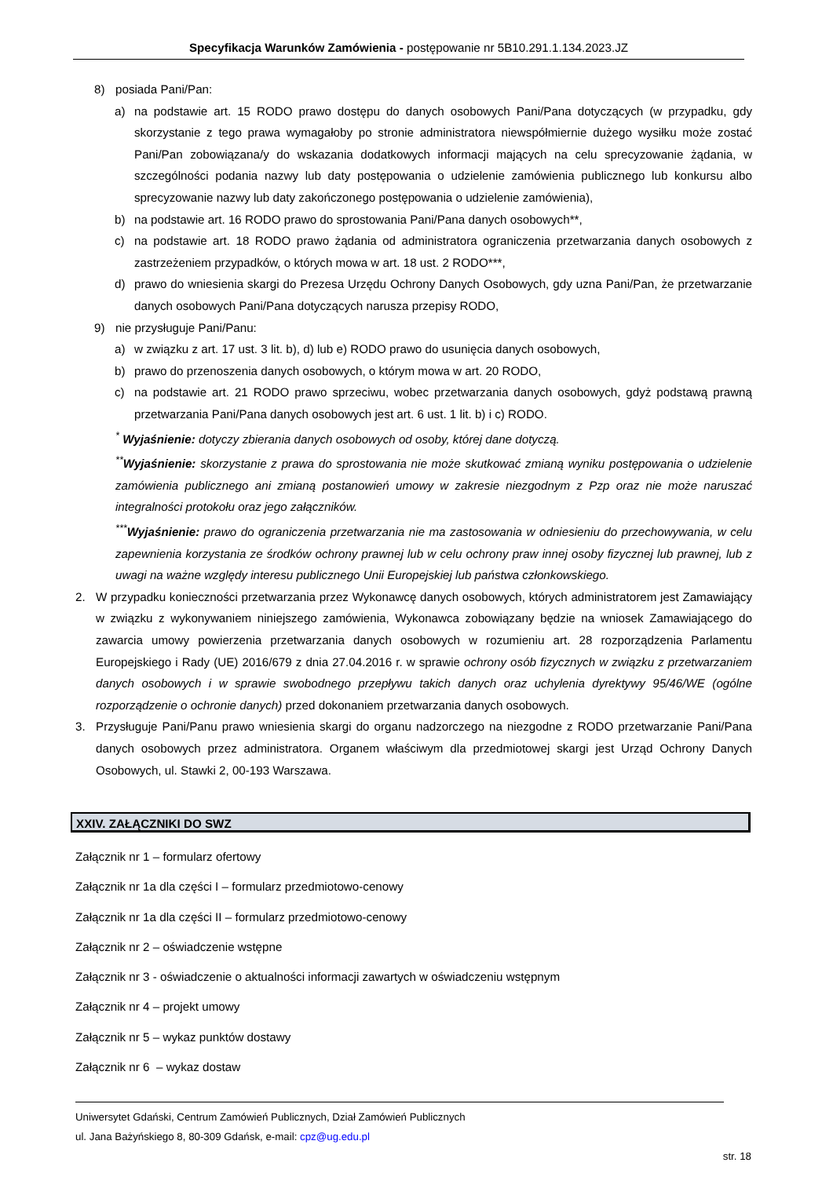Specyfikacja Warunków Zamówienia - postępowanie nr 5B10.291.1.134.2023.JZ
8) posiada Pani/Pan:
a) na podstawie art. 15 RODO prawo dostępu do danych osobowych Pani/Pana dotyczących (w przypadku, gdy skorzystanie z tego prawa wymagałoby po stronie administratora niewspółmiernie dużego wysiłku może zostać Pani/Pan zobowiązana/y do wskazania dodatkowych informacji mających na celu sprecyzowanie żądania, w szczególności podania nazwy lub daty postępowania o udzielenie zamówienia publicznego lub konkursu albo sprecyzowanie nazwy lub daty zakończonego postępowania o udzielenie zamówienia),
b) na podstawie art. 16 RODO prawo do sprostowania Pani/Pana danych osobowych**,
c) na podstawie art. 18 RODO prawo żądania od administratora ograniczenia przetwarzania danych osobowych z zastrzeżeniem przypadków, o których mowa w art. 18 ust. 2 RODO***,
d) prawo do wniesienia skargi do Prezesa Urzędu Ochrony Danych Osobowych, gdy uzna Pani/Pan, że przetwarzanie danych osobowych Pani/Pana dotyczących narusza przepisy RODO,
9) nie przysługuje Pani/Panu:
a) w związku z art. 17 ust. 3 lit. b), d) lub e) RODO prawo do usunięcia danych osobowych,
b) prawo do przenoszenia danych osobowych, o którym mowa w art. 20 RODO,
c) na podstawie art. 21 RODO prawo sprzeciwu, wobec przetwarzania danych osobowych, gdyż podstawą prawną przetwarzania Pani/Pana danych osobowych jest art. 6 ust. 1 lit. b) i c) RODO.
<sup>*</sup> Wyjaśnienie: dotyczy zbierania danych osobowych od osoby, której dane dotyczą.
<sup>**</sup> Wyjaśnienie: skorzystanie z prawa do sprostowania nie może skutkować zmianą wyniku postępowania o udzielenie zamówienia publicznego ani zmianą postanowień umowy w zakresie niezgodnym z Pzp oraz nie może naruszać integralności protokołu oraz jego załączników.
<sup>***</sup> Wyjaśnienie: prawo do ograniczenia przetwarzania nie ma zastosowania w odniesieniu do przechowywania, w celu zapewnienia korzystania ze środków ochrony prawnej lub w celu ochrony praw innej osoby fizycznej lub prawnej, lub z uwagi na ważne względy interesu publicznego Unii Europejskiej lub państwa członkowskiego.
2. W przypadku konieczności przetwarzania przez Wykonawcę danych osobowych, których administratorem jest Zamawiający w związku z wykonywaniem niniejszego zamówienia, Wykonawca zobowiązany będzie na wniosek Zamawiającego do zawarcia umowy powierzenia przetwarzania danych osobowych w rozumieniu art. 28 rozporządzenia Parlamentu Europejskiego i Rady (UE) 2016/679 z dnia 27.04.2016 r. w sprawie ochrony osób fizycznych w związku z przetwarzaniem danych osobowych i w sprawie swobodnego przepływu takich danych oraz uchylenia dyrektywy 95/46/WE (ogólne rozporządzenie o ochronie danych) przed dokonaniem przetwarzania danych osobowych.
3. Przysługuje Pani/Panu prawo wniesienia skargi do organu nadzorczego na niezgodne z RODO przetwarzanie Pani/Pana danych osobowych przez administratora. Organem właściwym dla przedmiotowej skargi jest Urząd Ochrony Danych Osobowych, ul. Stawki 2, 00-193 Warszawa.
XXIV. ZAŁĄCZNIKI DO SWZ
Załącznik nr 1 – formularz ofertowy
Załącznik nr 1a dla części I – formularz przedmiotowo-cenowy
Załącznik nr 1a dla części II – formularz przedmiotowo-cenowy
Załącznik nr 2 – oświadczenie wstępne
Załącznik nr 3 - oświadczenie o aktualności informacji zawartych w oświadczeniu wstępnym
Załącznik nr 4 – projekt umowy
Załącznik nr 5 – wykaz punktów dostawy
Załącznik nr 6 – wykaz dostaw
Uniwersytet Gdański, Centrum Zamówień Publicznych, Dział Zamówień Publicznych
ul. Jana Bażyńskiego 8, 80-309 Gdańsk, e-mail: cpz@ug.edu.pl
str. 18